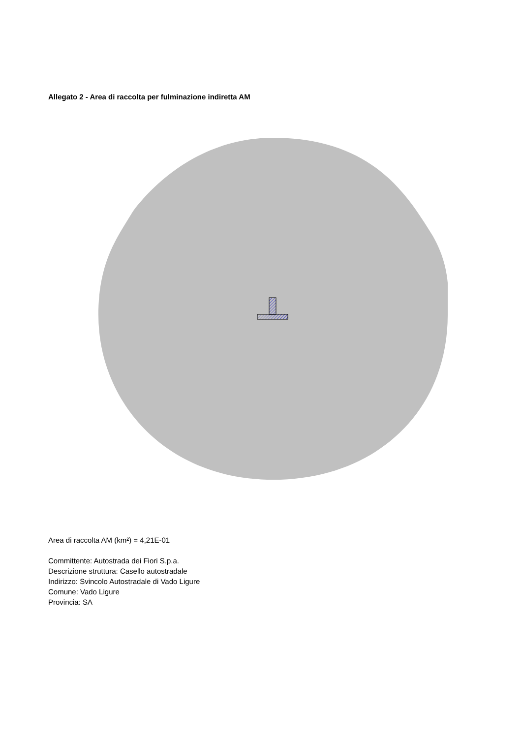Allegato 2 - Area di raccolta per fulminazione indiretta AM
Area di raccolta AM (km²) = 4,21E-01
Committente: Autostrada dei Fiori S.p.a.
Descrizione struttura: Casello autostradale
Indirizzo: Svincolo Autostradale di Vado Ligure
Comune: Vado Ligure
Provincia: SA